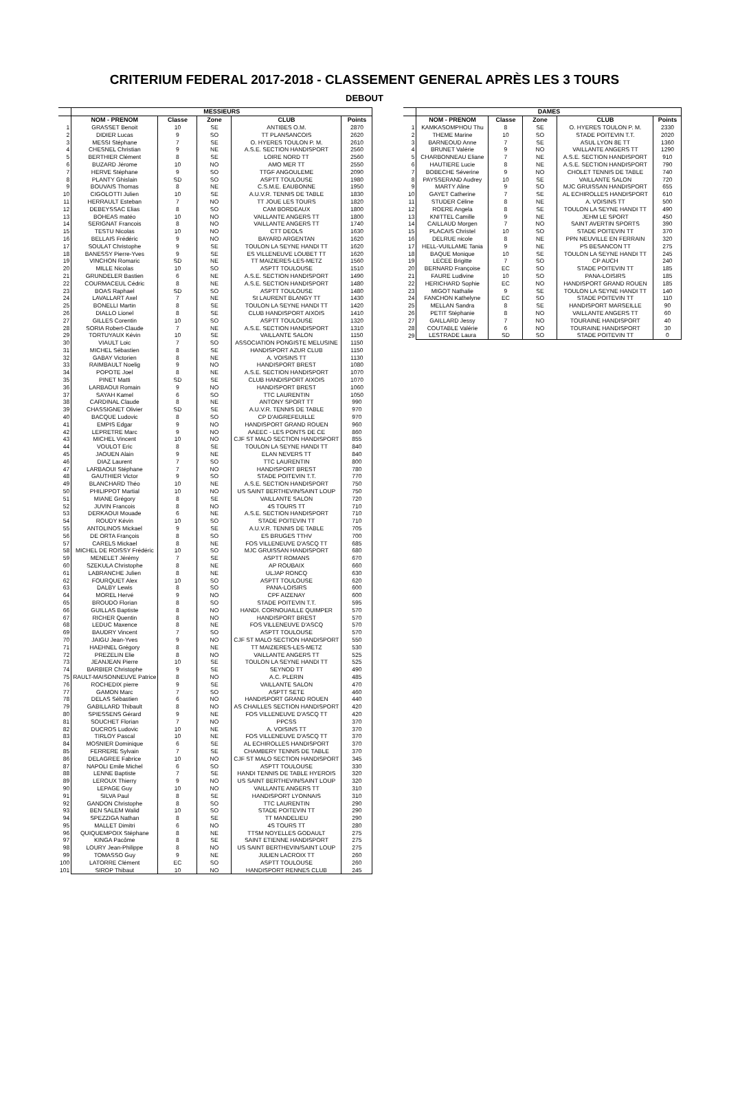CRITERIUM FEDERAL 2017-2018 - CLASSEMENT GENERAL APRÈS LES 3 TOURS
DEBOUT
| | MESSIEURS | | | | |
| --- | --- | --- | --- | --- | --- |
| | NOM - PRENOM | Classe | Zone | CLUB | Points |
| 1 | GRASSET Benoit | 10 | SE | ANTIBES O.M. | 2870 |
| 2 | DIDIER Lucas | 9 | SO | TT PLANSANCOIS | 2620 |
| 3 | MESSI Stéphane | 7 | SE | O. HYERES TOULON P. M. | 2610 |
| 4 | CHESNEL Christian | 9 | NE | A.S.E. SECTION HANDISPORT | 2560 |
| 5 | BERTHIER Clément | 8 | SE | LOIRE NORD TT | 2560 |
| 6 | BUZARD Jérome | 10 | NO | AMO MER TT | 2550 |
| 7 | HERVE Stéphane | 9 | SO | TTGF ANGOULEME | 2090 |
| 8 | PLANTY Ghislain | SD | SO | ASPTT TOULOUSE | 1980 |
| 9 | BOUVAIS Thomas | 8 | NE | C.S.M.E. EAUBONNE | 1950 |
| 10 | CIGOLOTTI Julien | 10 | SE | A.U.V.R. TENNIS DE TABLE | 1830 |
| 11 | HERRAULT Esteban | 7 | NO | TT JOUE LES TOURS | 1820 |
| 12 | DEBEYSSAC Elias | 8 | SO | CAM BORDEAUX | 1800 |
| 13 | BOHEAS matéo | 10 | NO | VAILLANTE ANGERS TT | 1800 |
| 14 | SERIGNAT Francois | 8 | NO | VAILLANTE ANGERS TT | 1740 |
| 15 | TESTU Nicolas | 10 | NO | CTT DEOLS | 1630 |
| 16 | BELLAIS Frédéric | 9 | NO | BAYARD ARGENTAN | 1620 |
| 17 | SOULAT Christophe | 9 | SE | TOULON LA SEYNE HANDI TT | 1620 |
| 18 | BANESSY Pierre-Yves | 9 | SE | ES VILLENEUVE LOUBET TT | 1620 |
| 19 | VINCHON Romaric | SD | NE | TT MAIZIERES-LES-METZ | 1560 |
| 20 | MILLE Nicolas | 10 | SO | ASPTT TOULOUSE | 1510 |
| 21 | GRUNDELER Bastien | 6 | NE | A.S.E. SECTION HANDISPORT | 1490 |
| 22 | COURMACEUL Cédric | 8 | NE | A.S.E. SECTION HANDISPORT | 1480 |
| 23 | BOAS Raphael | SD | SO | ASPTT TOULOUSE | 1480 |
| 24 | LAVALLART Axel | 7 | NE | St LAURENT BLANGY TT | 1430 |
| 25 | BONELLI Martin | 8 | SE | TOULON LA SEYNE HANDI TT | 1420 |
| 26 | DIALLO Lionel | 8 | SE | CLUB HANDISPORT AIXOIS | 1410 |
| 27 | GILLES Corentin | 10 | SO | ASPTT TOULOUSE | 1320 |
| 28 | SORIA Robert-Claude | 7 | NE | A.S.E. SECTION HANDISPORT | 1310 |
| 29 | TORTUYAUX Kévin | 10 | SE | VAILLANTE SALON | 1150 |
| 30 | VIAULT Loic | 7 | SO | ASSOCIATION PONGISTE MELUSINE | 1150 |
| 31 | MICHEL Sébastien | 8 | SE | HANDISPORT AZUR CLUB | 1150 |
| 32 | GABAY Victorien | 8 | NE | A. VOISINS TT | 1130 |
| 33 | RAIMBAULT Noelig | 9 | NO | HANDISPORT BREST | 1080 |
| 34 | POPOTE Joel | 8 | NE | A.S.E. SECTION HANDISPORT | 1070 |
| 35 | PINET Matti | SD | SE | CLUB HANDISPORT AIXOIS | 1070 |
| 36 | LARBAOUI Romain | 9 | NO | HANDISPORT BREST | 1060 |
| 37 | SAYAH Kamel | 6 | SO | TTC LAURENTIN | 1050 |
| 38 | CARDINAL Claude | 8 | NE | ANTONY SPORT TT | 990 |
| 39 | CHASSIGNET Olivier | SD | SE | A.U.V.R. TENNIS DE TABLE | 970 |
| 40 | BACQUE Ludovic | 8 | SO | CP D'AIGREFEUILLE | 970 |
| 41 | EMPIS Edgar | 9 | NO | HANDISPORT GRAND ROUEN | 960 |
| 42 | LEPRETRE Marc | 9 | NO | AAEEC - LES PONTS DE CE | 860 |
| 43 | MICHEL Vincent | 10 | NO | CJF ST MALO SECTION HANDISPORT | 855 |
| 44 | VOULOT Eric | 8 | SE | TOULON LA SEYNE HANDI TT | 840 |
| 45 | JAOUEN Alain | 9 | NE | ELAN NEVERS TT | 840 |
| 46 | DIAZ Laurent | 7 | SO | TTC LAURENTIN | 800 |
| 47 | LARBAOUI Stéphane | 7 | NO | HANDISPORT BREST | 780 |
| 48 | GAUTHIER Victor | 9 | SO | STADE POITEVIN T.T. | 770 |
| 49 | BLANCHARD Théo | 10 | NE | A.S.E. SECTION HANDISPORT | 750 |
| 50 | PHILIPPOT Martial | 10 | NO | US SAINT BERTHEVIN/SAINT LOUP | 750 |
| 51 | MIANE Grégory | 8 | SE | VAILLANTE SALON | 720 |
| 52 | JUVIN Francois | 8 | NO | 4S TOURS TT | 710 |
| 53 | DERKAOUI Mouade | 6 | NE | A.S.E. SECTION HANDISPORT | 710 |
| 54 | ROUDY Kévin | 10 | SO | STADE POITEVIN TT | 710 |
| 55 | ANTOLINOS Mickael | 9 | SE | A.U.V.R. TENNIS DE TABLE | 705 |
| 56 | DE ORTA François | 8 | SO | ES BRUGES TTHV | 700 |
| 57 | CARELS Mickael | 8 | NE | FOS VILLENEUVE D'ASCQ TT | 685 |
| 58 | MICHEL DE ROISSY Frédéric | 10 | SO | MJC GRUISSAN HANDISPORT | 680 |
| 59 | MENELET Jérémy | 7 | SE | ASPTT ROMANS | 670 |
| 60 | SZEKULA Christophe | 8 | NE | AP ROUBAIX | 660 |
| 61 | LABRANCHE Julien | 8 | NE | ULJAP RONCQ | 630 |
| 62 | FOURQUET Alex | 10 | SO | ASPTT TOULOUSE | 620 |
| 63 | DALBY Lewis | 8 | SO | PANA-LOISIRS | 600 |
| 64 | MOREL Hervé | 9 | NO | CPF AIZENAY | 600 |
| 65 | BROUDO Florian | 8 | SO | STADE POITEVIN T.T. | 595 |
| 66 | GUILLAS Baptiste | 8 | NO | HANDI. CORNOUAILLE QUIMPER | 570 |
| 67 | RICHER Quentin | 8 | NO | HANDISPORT BREST | 570 |
| 68 | LEDUC Maxence | 8 | NE | FOS VILLENEUVE D'ASCQ | 570 |
| 69 | BAUDRY Vincent | 7 | SO | ASPTT TOULOUSE | 570 |
| 70 | JAIGU Jean-Yves | 9 | NO | CJF ST MALO SECTION HANDISPORT | 550 |
| 71 | HAEHNEL Grégory | 8 | NE | TT MAIZIERES-LES-METZ | 530 |
| 72 | PREZELIN Elie | 8 | NO | VAILLANTE ANGERS TT | 525 |
| 73 | JEANJEAN Pierre | 10 | SE | TOULON LA SEYNE HANDI TT | 525 |
| 74 | BARBIER Christophe | 9 | SE | SEYNOD TT | 490 |
| 75 | RAULT-MAISONNEUVE Patrice | 8 | NO | A.C. PLERIN | 485 |
| 76 | ROCHEDIX pierre | 9 | SE | VAILLANTE SALON | 470 |
| 77 | GAMON Marc | 7 | SO | ASPTT SETE | 460 |
| 78 | DELAS Sébastien | 6 | NO | HANDISPORT GRAND ROUEN | 440 |
| 79 | GABILLARD Thibault | 8 | NO | AS CHAILLES SECTION HANDISPORT | 420 |
| 80 | SPIESSENS Gérard | 9 | NE | FOS VILLENEUVE D'ASCQ TT | 420 |
| 81 | SOUCHET Florian | 7 | NO | PPCSS | 370 |
| 82 | DUCROS Ludovic | 10 | NE | A. VOISINS TT | 370 |
| 83 | TIRLOY Pascal | 10 | NE | FOS VILLENEUVE D'ASCQ TT | 370 |
| 84 | MOSNIER Dominique | 6 | SE | AL ECHIROLLES HANDISPORT | 370 |
| 85 | FERRERE Sylvain | 7 | SE | CHAMBERY TENNIS DE TABLE | 370 |
| 86 | DELAGREE Fabrice | 10 | NO | CJF ST MALO SECTION HANDISPORT | 345 |
| 87 | NAPOLI Emile Michel | 6 | SO | ASPTT TOULOUSE | 330 |
| 88 | LENNE Baptiste | 7 | SE | HANDI TENNIS DE TABLE HYEROIS | 320 |
| 89 | LEROUX Thierry | 9 | NO | US SAINT BERTHEVIN/SAINT LOUP | 320 |
| 90 | LEPAGE Guy | 10 | NO | VAILLANTE ANGERS TT | 310 |
| 91 | SILVA Paul | 8 | SE | HANDISPORT LYONNAIS | 310 |
| 92 | GANDON Christophe | 8 | SO | TTC LAURENTIN | 290 |
| 93 | BEN SALEM Walid | 10 | SO | STADE POITEVIN TT | 290 |
| 94 | SPEZZIGA Nathan | 8 | SE | TT MANDELIEU | 290 |
| 95 | MALLET Dimitri | 6 | NO | 4S TOURS TT | 280 |
| 96 | QUIQUEMPOIX Stéphane | 8 | NE | TTSM NOYELLES GODAULT | 275 |
| 97 | KINGA Pacôme | 8 | SE | SAINT ETIENNE HANDISPORT | 275 |
| 98 | LOURY Jean-Philippe | 8 | NO | US SAINT BERTHEVIN/SAINT LOUP | 275 |
| 99 | TOMASSO Guy | 9 | NE | JULIEN LACROIX TT | 260 |
| 100 | LATORRE Clément | EC | SO | ASPTT TOULOUSE | 260 |
| 101 | SIROP Thibaut | 10 | NO | HANDISPORT RENNES CLUB | 245 |
| | DAMES | | | | |
| --- | --- | --- | --- | --- | --- |
| | NOM - PRENOM | Classe | Zone | CLUB | Points |
| 1 | KAMKASOMPHOU Thu | 8 | SE | O. HYERES TOULON P. M. | 2330 |
| 2 | THEME Marine | 10 | SO | STADE POITEVIN T.T. | 2020 |
| 3 | BARNEOUD Anne | 7 | SE | ASUL LYON 8E TT | 1360 |
| 4 | BRUNET Valérie | 9 | NO | VAILLANTE ANGERS TT | 1290 |
| 5 | CHARBONNEAU Eliane | 7 | NE | A.S.E. SECTION HANDISPORT | 910 |
| 6 | HAUTIERE Lucie | 8 | NE | A.S.E. SECTION HANDISPORT | 790 |
| 7 | BOBECHE Séverine | 9 | NO | CHOLET TENNIS DE TABLE | 740 |
| 8 | PAYSSERAND Audrey | 10 | SE | VAILLANTE SALON | 720 |
| 9 | MARTY Aline | 9 | SO | MJC GRUISSAN HANDISPORT | 655 |
| 10 | GAYET Catherine | 7 | SE | AL ECHIROLLES HANDISPORT | 610 |
| 11 | STUDER Céline | 8 | NE | A. VOISINS TT | 500 |
| 12 | ROERE Angela | 8 | SE | TOULON LA SEYNE HANDI TT | 490 |
| 13 | KNITTEL Camille | 9 | NE | JEHM LE SPORT | 450 |
| 14 | CAILLAUD Morgen | 7 | NO | SAINT AVERTIN SPORTS | 390 |
| 15 | PLACAIS Christel | 10 | SO | STADE POITEVIN TT | 370 |
| 16 | DELRUE nicole | 8 | NE | PPN NEUVILLE EN FERRAIN | 320 |
| 17 | HELL-VUILLAME Tania | 9 | NE | PS BESANCON TT | 275 |
| 18 | BAQUE Monique | 10 | SE | TOULON LA SEYNE HANDI TT | 245 |
| 19 | LECEE Brigitte | 7 | SO | CP AUCH | 240 |
| 20 | BERNARD Françoise | EC | SO | STADE POITEVIN TT | 185 |
| 21 | FAURE Ludivine | 10 | SO | PANA-LOISIRS | 185 |
| 22 | HERICHARD Sophie | EC | NO | HANDISPORT GRAND ROUEN | 185 |
| 23 | MIGOT Nathalie | 9 | SE | TOULON LA SEYNE HANDI TT | 140 |
| 24 | FANCHON Kathelyne | EC | SO | STADE POITEVIN TT | 110 |
| 25 | MELLAN Sandra | 8 | SE | HANDISPORT MARSEILLE | 90 |
| 26 | PETIT Stéphanie | 8 | NO | VAILLANTE ANGERS TT | 60 |
| 27 | GAILLARD Jessy | 7 | NO | TOURAINE HANDISPORT | 40 |
| 28 | COUTABLE Valérie | 6 | NO | TOURAINE HANDISPORT | 30 |
| 29 | LESTRADE Laura | SD | SO | STADE POITEVIN TT | 0 |